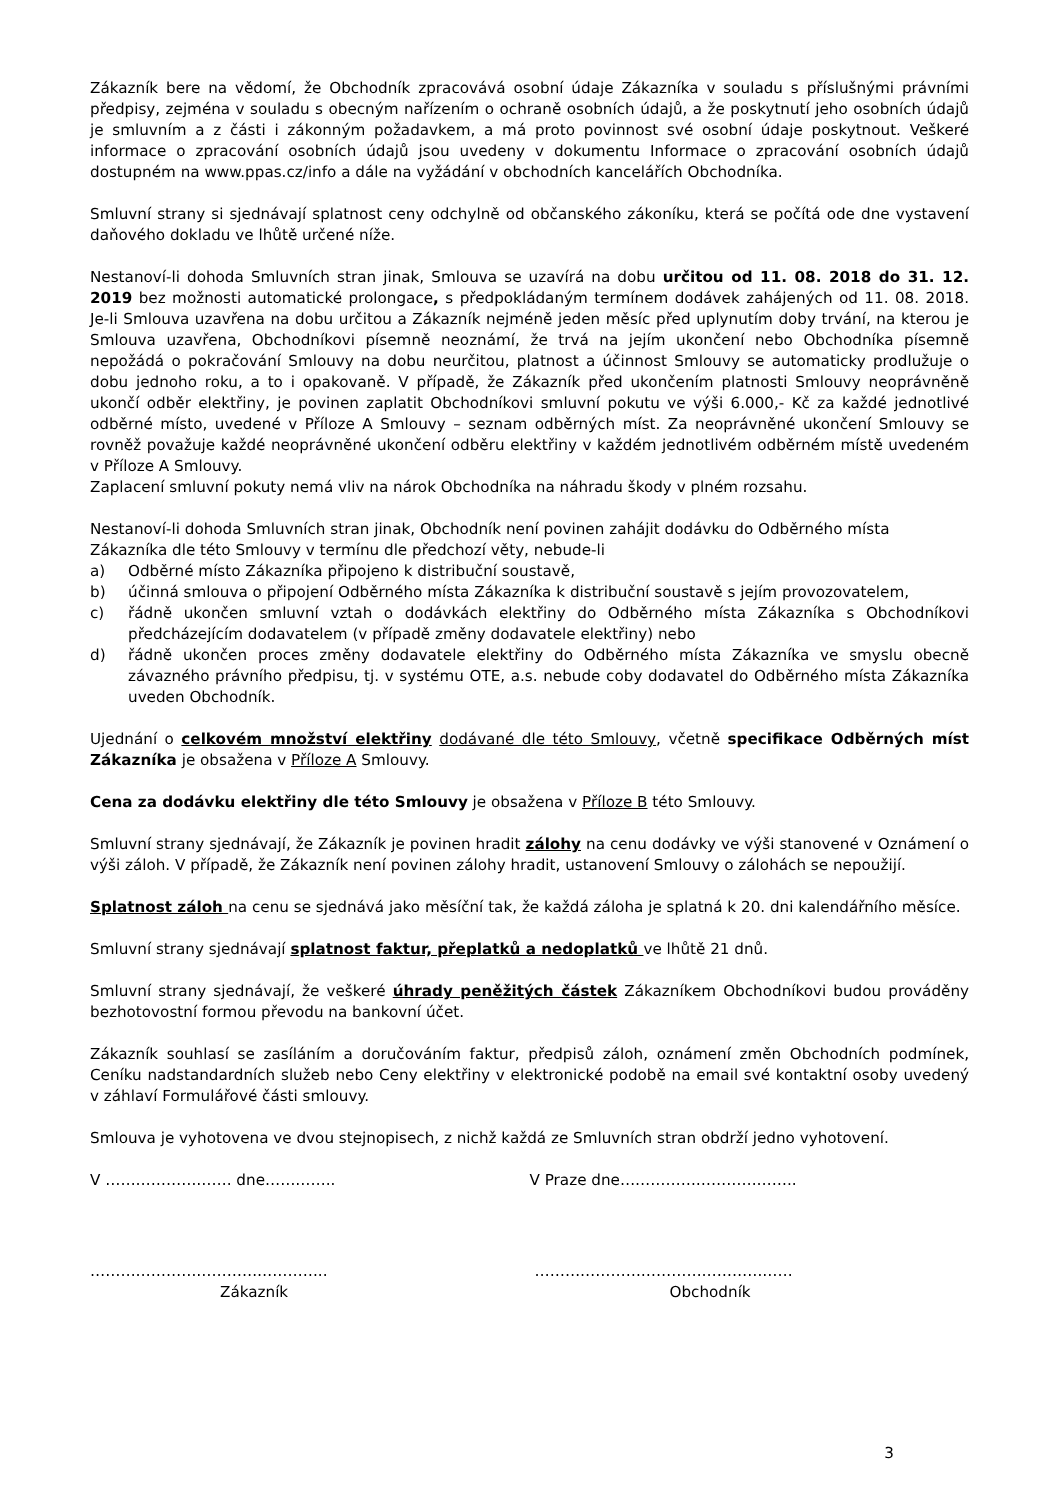Zákazník bere na vědomí, že Obchodník zpracovává osobní údaje Zákazníka v souladu s příslušnými právními předpisy, zejména v souladu s obecným nařízením o ochraně osobních údajů, a že poskytnutí jeho osobních údajů je smluvním a z části i zákonným požadavkem, a má proto povinnost své osobní údaje poskytnout. Veškeré informace o zpracování osobních údajů jsou uvedeny v dokumentu Informace o zpracování osobních údajů dostupném na www.ppas.cz/info a dále na vyžádání v obchodních kancelářích Obchodníka.
Smluvní strany si sjednávají splatnost ceny odchylně od občanského zákoníku, která se počítá ode dne vystavení daňového dokladu ve lhůtě určené níže.
Nestanoví-li dohoda Smluvních stran jinak, Smlouva se uzavírá na dobu určitou od 11. 08. 2018 do 31. 12. 2019 bez možnosti automatické prolongace, s předpokládaným termínem dodávek zahájených od 11. 08. 2018. Je-li Smlouva uzavřena na dobu určitou a Zákazník nejméně jeden měsíc před uplynutím doby trvání, na kterou je Smlouva uzavřena, Obchodníkovi písemně neoznámí, že trvá na jejím ukončení nebo Obchodníka písemně nepožádá o pokračování Smlouvy na dobu neurčitou, platnost a účinnost Smlouvy se automaticky prodlužuje o dobu jednoho roku, a to i opakovaně. V případě, že Zákazník před ukončením platnosti Smlouvy neoprávněně ukončí odběr elektřiny, je povinen zaplatit Obchodníkovi smluvní pokutu ve výši 6.000,- Kč za každé jednotlivé odběrné místo, uvedené v Příloze A Smlouvy – seznam odběrných míst. Za neoprávněné ukončení Smlouvy se rovněž považuje každé neoprávněné ukončení odběru elektřiny v každém jednotlivém odběrném místě uvedeném v Příloze A Smlouvy.
Zaplacení smluvní pokuty nemá vliv na nárok Obchodníka na náhradu škody v plném rozsahu.
Nestanoví-li dohoda Smluvních stran jinak, Obchodník není povinen zahájit dodávku do Odběrného místa
Zákazníka dle této Smlouvy v termínu dle předchozí věty, nebude-li
a) Odběrné místo Zákazníka připojeno k distribuční soustavě,
b) účinná smlouva o připojení Odběrného místa Zákazníka k distribuční soustavě s jejím provozovatelem,
c) řádně ukončen smluvní vztah o dodávkách elektřiny do Odběrného místa Zákazníka s Obchodníkovi předcházejícím dodavatelem (v případě změny dodavatele elektřiny) nebo
d) řádně ukončen proces změny dodavatele elektřiny do Odběrného místa Zákazníka ve smyslu obecně závazného právního předpisu, tj. v systému OTE, a.s. nebude coby dodavatel do Odběrného místa Zákazníka uveden Obchodník.
Ujednání o celkovém množství elektřiny dodávané dle této Smlouvy, včetně specifikace Odběrných míst Zákazníka je obsažena v Příloze A Smlouvy.
Cena za dodávku elektřiny dle této Smlouvy je obsažena v Příloze B této Smlouvy.
Smluvní strany sjednávají, že Zákazník je povinen hradit zálohy na cenu dodávky ve výši stanovené v Oznámení o výši záloh. V případě, že Zákazník není povinen zálohy hradit, ustanovení Smlouvy o zálohách se nepoužijí.
Splatnost záloh na cenu se sjednává jako měsíční tak, že každá záloha je splatná k 20. dni kalendářního měsíce.
Smluvní strany sjednávají splatnost faktur, přeplatků a nedoplatků ve lhůtě 21 dnů.
Smluvní strany sjednávají, že veškeré úhrady peněžitých částek Zákazníkem Obchodníkovi budou prováděny bezhotovostní formou převodu na bankovní účet.
Zákazník souhlasí se zasíláním a doručováním faktur, předpisů záloh, oznámení změn Obchodních podmínek, Ceníku nadstandardních služeb nebo Ceny elektřiny v elektronické podobě na email své kontaktní osoby uvedený v záhlaví Formulářové části smlouvy.
Smlouva je vyhotovena ve dvou stejnopisech, z nichž každá ze Smluvních stran obdrží jedno vyhotovení.
V ……………………. dne………….. V Praze dne……………………………..
……………………………………….. ……………………………………………
Zákazník Obchodník
3